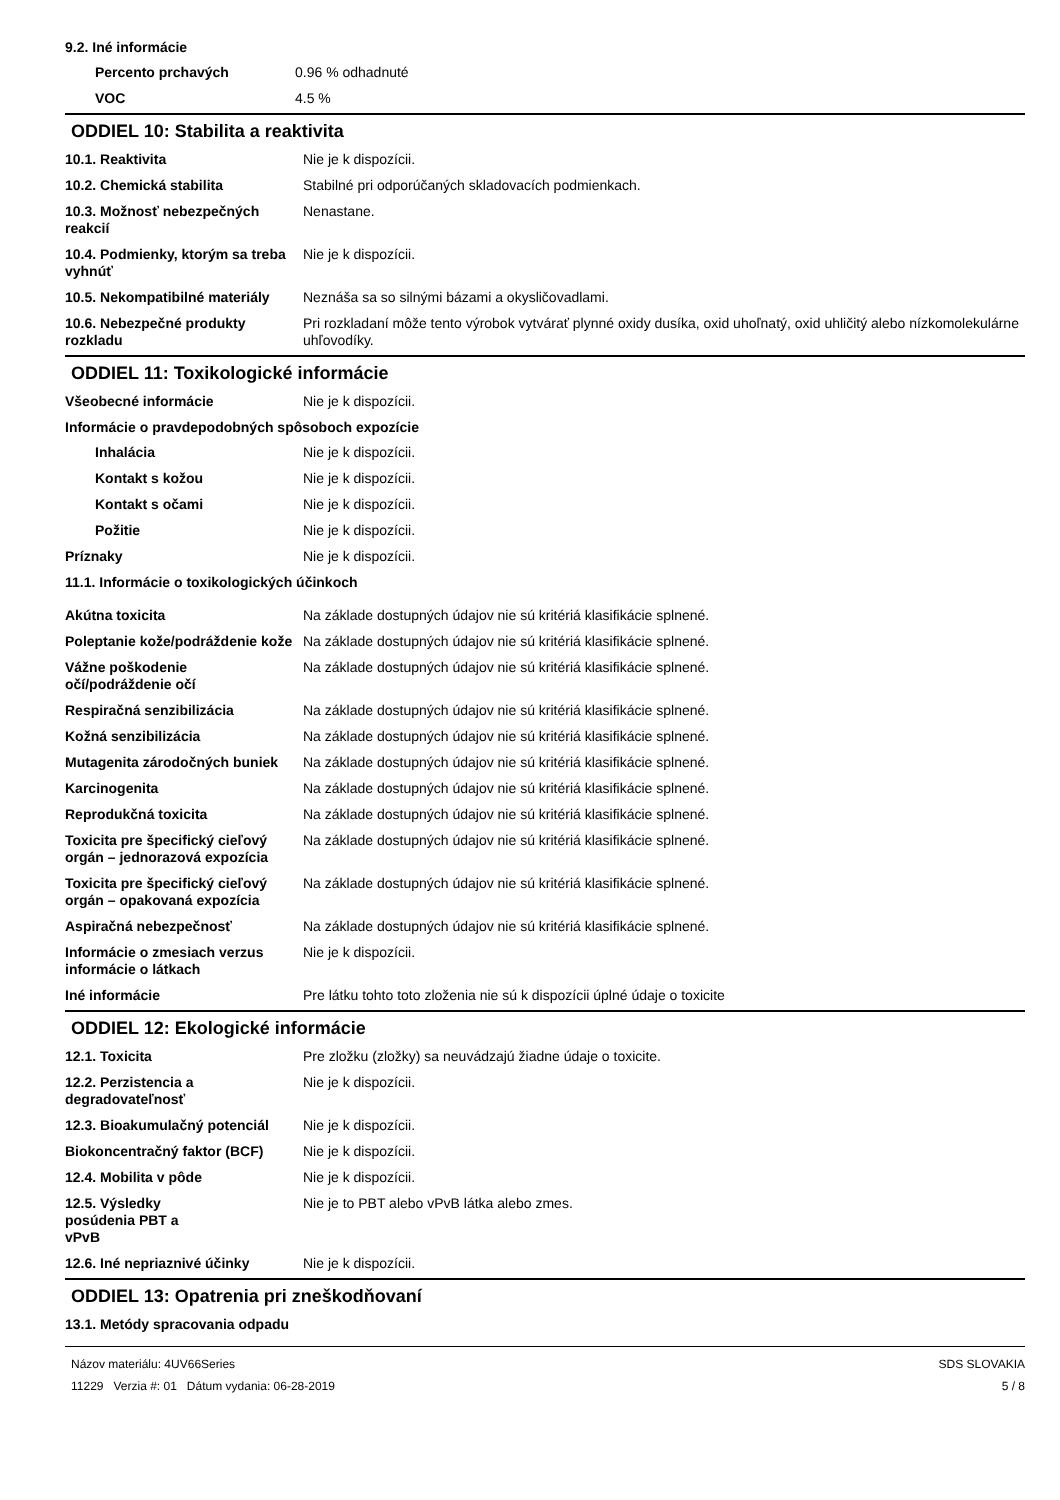9.2. Iné informácie
| Percento prchavých | 0.96 % odhadnuté |
| VOC | 4.5 % |
ODDIEL 10: Stabilita a reaktivita
| 10.1. Reaktivita | Nie je k dispozícii. |
| 10.2. Chemická stabilita | Stabilné pri odporúčaných skladovacích podmienkach. |
| 10.3. Možnosť nebezpečných reakcií | Nenastane. |
| 10.4. Podmienky, ktorým sa treba vyhnúť | Nie je k dispozícii. |
| 10.5. Nekompatibilné materiály | Neznáša sa so silnými bázami a okysličovadlami. |
| 10.6. Nebezpečné produkty rozkladu | Pri rozkladaní môže tento výrobok vytvárať plynné oxidy dusíka, oxid uhoľnatý, oxid uhličitý alebo nízkomolekulárne uhľovodíky. |
ODDIEL 11: Toxikologické informácie
| Všeobecné informácie | Nie je k dispozícii. |
Informácie o pravdepodobných spôsoboch expozície
| Inhalácia | Nie je k dispozícii. |
| Kontakt s kožou | Nie je k dispozícii. |
| Kontakt s očami | Nie je k dispozícii. |
| Požitie | Nie je k dispozícii. |
| Príznaky | Nie je k dispozícii. |
11.1. Informácie o toxikologických účinkoch
| Akútna toxicita | Na základe dostupných údajov nie sú kritériá klasifikácie splnené. |
| Poleptanie kože/podráždenie kože | Na základe dostupných údajov nie sú kritériá klasifikácie splnené. |
| Vážne poškodenie očí/podráždenie očí | Na základe dostupných údajov nie sú kritériá klasifikácie splnené. |
| Respiračná senzibilizácia | Na základe dostupných údajov nie sú kritériá klasifikácie splnené. |
| Kožná senzibilizácia | Na základe dostupných údajov nie sú kritériá klasifikácie splnené. |
| Mutagenita zárodočných buniek | Na základe dostupných údajov nie sú kritériá klasifikácie splnené. |
| Karcinogenita | Na základe dostupných údajov nie sú kritériá klasifikácie splnené. |
| Reprodukčná toxicita | Na základe dostupných údajov nie sú kritériá klasifikácie splnené. |
| Toxicita pre špecifický cieľový orgán – jednorazová expozícia | Na základe dostupných údajov nie sú kritériá klasifikácie splnené. |
| Toxicita pre špecifický cieľový orgán – opakovaná expozícia | Na základe dostupných údajov nie sú kritériá klasifikácie splnené. |
| Aspiračná nebezpečnosť | Na základe dostupných údajov nie sú kritériá klasifikácie splnené. |
| Informácie o zmesiach verzus informácie o látkach | Nie je k dispozícii. |
| Iné informácie | Pre látku tohto toto zloženia nie sú k dispozícii úplné údaje o toxicite |
ODDIEL 12: Ekologické informácie
| 12.1. Toxicita | Pre zložku (zložky) sa neuvádzajú žiadne údaje o toxicite. |
| 12.2. Perzistencia a degradovateľnosť | Nie je k dispozícii. |
| 12.3. Bioakumulačný potenciál | Nie je k dispozícii. |
| Biokoncentračný faktor (BCF) | Nie je k dispozícii. |
| 12.4. Mobilita v pôde | Nie je k dispozícii. |
| 12.5. Výsledky posúdenia PBT a vPvB | Nie je to PBT alebo vPvB látka alebo zmes. |
| 12.6. Iné nepriaznivé účinky | Nie je k dispozícii. |
ODDIEL 13: Opatrenia pri zneškodňovaní
13.1. Metódy spracovania odpadu
Názov materiálu: 4UV66Series
11229 Verzia #: 01 Dátum vydania: 06-28-2019
SDS SLOVAKIA
5 / 8